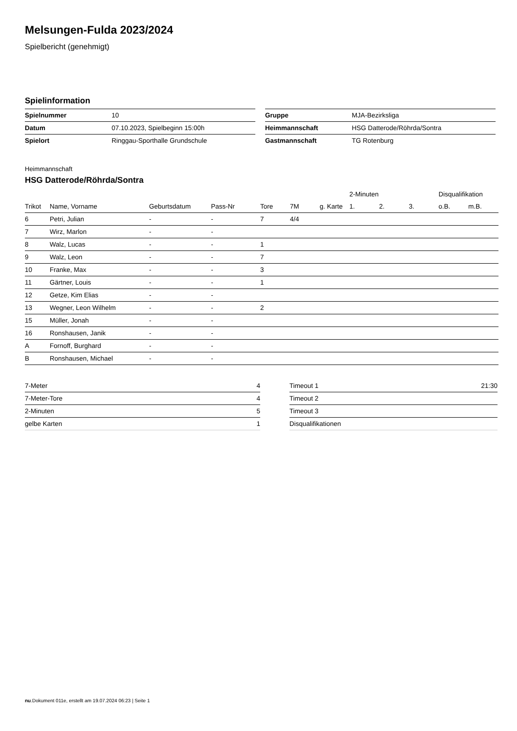Melsungen-Fulda 2023/2024
Spielbericht (genehmigt)
Spielinformation
| Spielnummer | 10 |
| Datum | 07.10.2023, Spielbeginn 15:00h |
| Spielort | Ringgau-Sporthalle Grundschule |
| Gruppe | MJA-Bezirksliga |
| Heimmannschaft | HSG Datterode/Röhrda/Sontra |
| Gastmannschaft | TG Rotenburg |
Heimmannschaft
HSG Datterode/Röhrda/Sontra
| | | | | | | | 2-Minuten | | | Disqualifikation | |
| --- | --- | --- | --- | --- | --- | --- | --- | --- | --- | --- | --- |
| Trikot | Name, Vorname | Geburtsdatum | Pass-Nr | Tore | 7M | g. Karte | 1. | 2. | 3. | o.B. | m.B. |
| 6 | Petri, Julian | - | - | 7 | 4/4 | | | | | | |
| 7 | Wirz, Marlon | - | - | | | | | | | | |
| 8 | Walz, Lucas | - | - | 1 | | | | | | | |
| 9 | Walz, Leon | - | - | 7 | | | | | | | |
| 10 | Franke, Max | - | - | 3 | | | | | | | |
| 11 | Gärtner, Louis | - | - | 1 | | | | | | | |
| 12 | Getze, Kim Elias | - | - | | | | | | | | |
| 13 | Wegner, Leon Wilhelm | - | - | 2 | | | | | | | |
| 15 | Müller, Jonah | - | - | | | | | | | | |
| 16 | Ronshausen, Janik | - | - | | | | | | | | |
| A | Fornoff, Burghard | - | - | | | | | | | | |
| B | Ronshausen, Michael | - | - | | | | | | | | |
| 7-Meter | 4 |
| 7-Meter-Tore | 4 |
| 2-Minuten | 5 |
| gelbe Karten | 1 |
| Timeout 1 | 21:30 |
| Timeout 2 | |
| Timeout 3 | |
| Disqualifikationen | |
nu.Dokument 011e, erstellt am 19.07.2024 06:23 | Seite 1